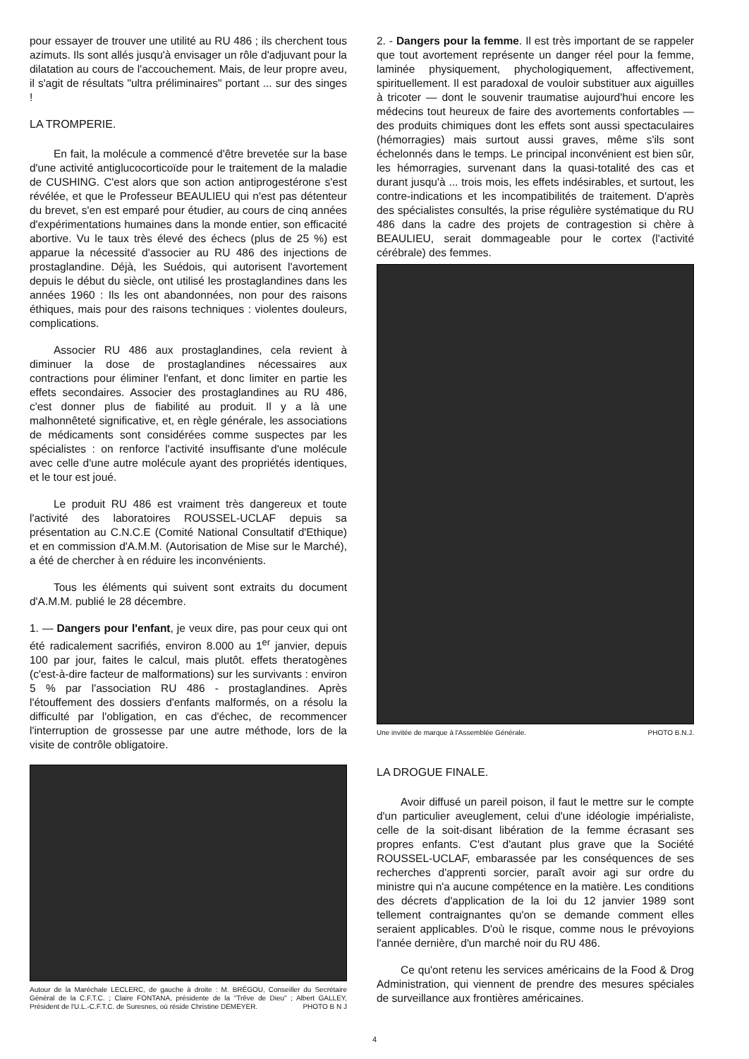pour essayer de trouver une utilité au RU 486 ; ils cherchent tous azimuts. Ils sont allés jusqu'à envisager un rôle d'adjuvant pour la dilatation au cours de l'accouchement. Mais, de leur propre aveu, il s'agit de résultats "ultra préliminaires" portant ... sur des singes !
LA TROMPERIE.
En fait, la molécule a commencé d'être brevetée sur la base d'une activité antiglucocorticoïde pour le traitement de la maladie de CUSHING. C'est alors que son action antiprogestérone s'est révélée, et que le Professeur BEAULIEU qui n'est pas détenteur du brevet, s'en est emparé pour étudier, au cours de cinq années d'expérimentations humaines dans la monde entier, son efficacité abortive. Vu le taux très élevé des échecs (plus de 25 %) est apparue la nécessité d'associer au RU 486 des injections de prostaglandine. Déjà, les Suédois, qui autorisent l'avortement depuis le début du siècle, ont utilisé les prostaglandines dans les années 1960 : Ils les ont abandonnées, non pour des raisons éthiques, mais pour des raisons techniques : violentes douleurs, complications.
Associer RU 486 aux prostaglandines, cela revient à diminuer la dose de prostaglandines nécessaires aux contractions pour éliminer l'enfant, et donc limiter en partie les effets secondaires. Associer des prostaglandines au RU 486, c'est donner plus de fiabilité au produit. Il y a là une malhonnêteté significative, et, en règle générale, les associations de médicaments sont considérées comme suspectes par les spécialistes : on renforce l'activité insuffisante d'une molécule avec celle d'une autre molécule ayant des propriétés identiques, et le tour est joué.
Le produit RU 486 est vraiment très dangereux et toute l'activité des laboratoires ROUSSEL-UCLAF depuis sa présentation au C.N.C.E (Comité National Consultatif d'Ethique) et en commission d'A.M.M. (Autorisation de Mise sur le Marché), a été de chercher à en réduire les inconvénients.
Tous les éléments qui suivent sont extraits du document d'A.M.M. publié le 28 décembre.
1. — Dangers pour l'enfant, je veux dire, pas pour ceux qui ont été radicalement sacrifiés, environ 8.000 au 1<sup>er</sup> janvier, depuis 100 par jour, faites le calcul, mais plutôt. effets theratogènes (c'est-à-dire facteur de malformations) sur les survivants : environ 5 % par l'association RU 486 - prostaglandines. Après l'étouffement des dossiers d'enfants malformés, on a résolu la difficulté par l'obligation, en cas d'échec, de recommencer l'interruption de grossesse par une autre méthode, lors de la visite de contrôle obligatoire.
Autour de la Maréchale LECLERC, de gauche à droite : M. BRÉGOU, Conseiller du Secrétaire Général de la C.F.T.C. ; Claire FONTANA, présidente de la "Trêve de Dieu" ; Albert GALLEY, Président de l'U.L.-C.F.T.C. de Suresnes, où réside Christine DEMEYER. PHOTO B N J
2. - Dangers pour la femme. Il est très important de se rappeler que tout avortement représente un danger réel pour la femme, laminée physiquement, phychologiquement, affectivement, spirituellement. Il est paradoxal de vouloir substituer aux aiguilles à tricoter — dont le souvenir traumatise aujourd'hui encore les médecins tout heureux de faire des avortements confortables — des produits chimiques dont les effets sont aussi spectaculaires (hémorragies) mais surtout aussi graves, même s'ils sont échelonnés dans le temps. Le principal inconvénient est bien sûr, les hémorragies, survenant dans la quasi-totalité des cas et durant jusqu'à ... trois mois, les effets indésirables, et surtout, les contre-indications et les incompatibilités de traitement. D'après des spécialistes consultés, la prise régulière systématique du RU 486 dans la cadre des projets de contragestion si chère à BEAULIEU, serait dommageable pour le cortex (l'activité cérébrale) des femmes.
Une invitée de marque à l'Assemblée Générale. PHOTO B.N.J.
LA DROGUE FINALE.
Avoir diffusé un pareil poison, il faut le mettre sur le compte d'un particulier aveuglement, celui d'une idéologie impérialiste, celle de la soit-disant libération de la femme écrasant ses propres enfants. C'est d'autant plus grave que la Société ROUSSEL-UCLAF, embarassée par les conséquences de ses recherches d'apprenti sorcier, paraît avoir agi sur ordre du ministre qui n'a aucune compétence en la matière. Les conditions des décrets d'application de la loi du 12 janvier 1989 sont tellement contraignantes qu'on se demande comment elles seraient applicables. D'où le risque, comme nous le prévoyions l'année dernière, d'un marché noir du RU 486.
Ce qu'ont retenu les services américains de la Food & Drog Administration, qui viennent de prendre des mesures spéciales de surveillance aux frontières américaines.
4